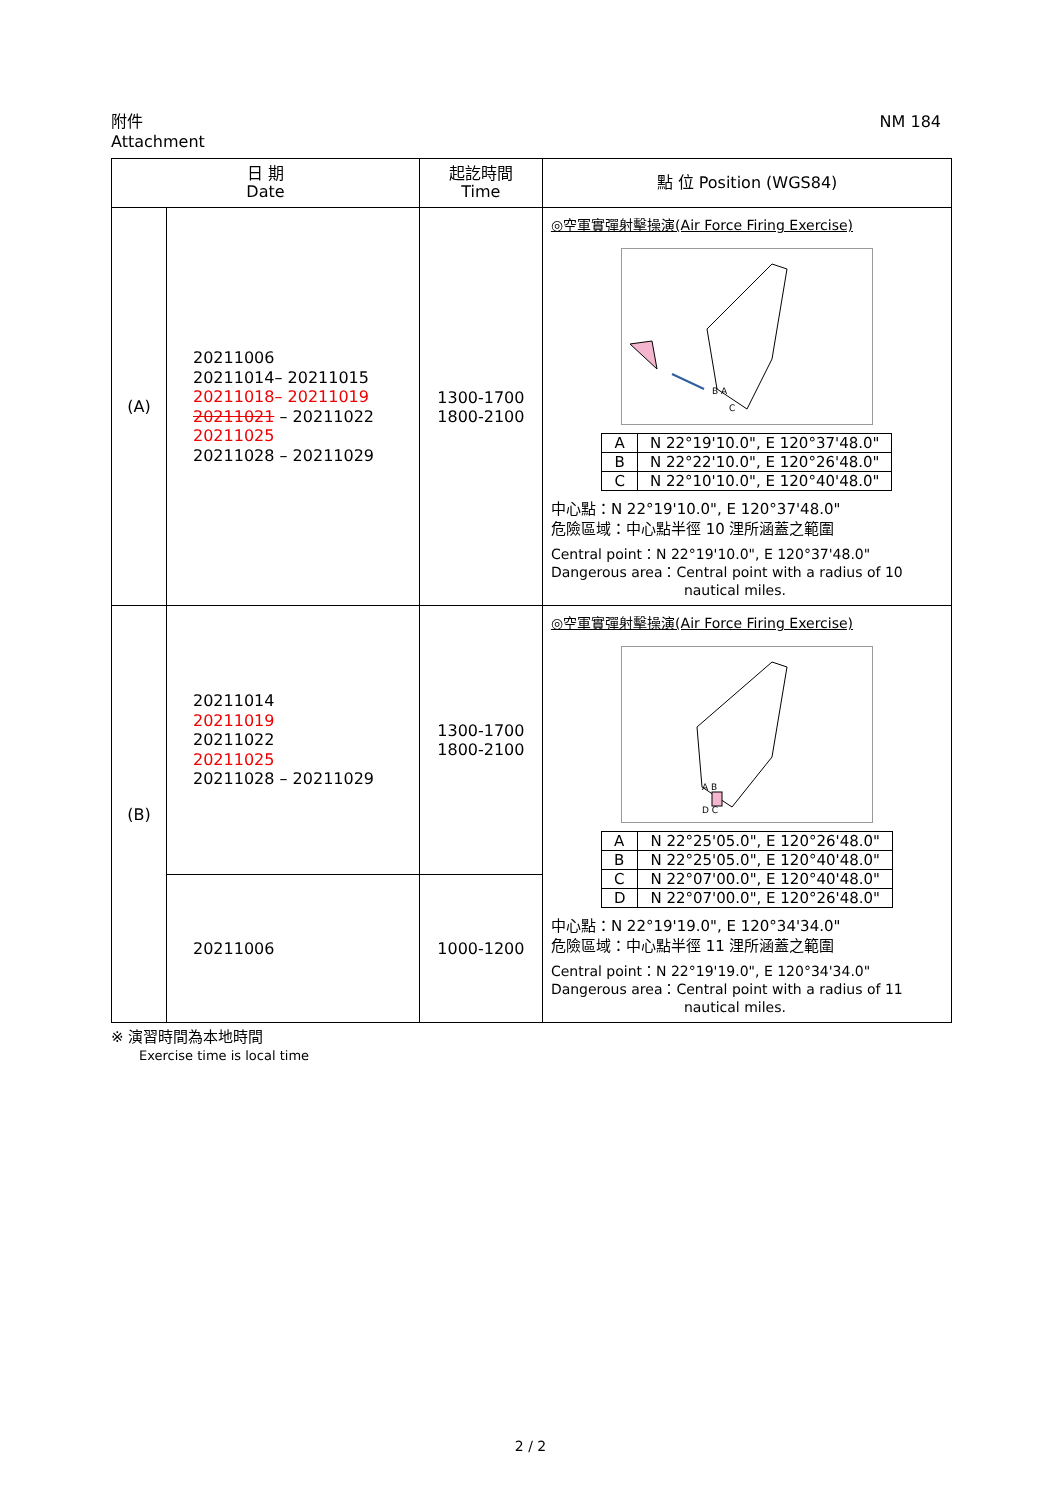附件
Attachment
NM 184
| 日 期 Date | | 起訖時間 Time | 點 位 Position (WGS84) |
| --- | --- | --- | --- |
| (A) | 20211006 20211014– 20211015 20211018– 20211019 20211021 – 20211022 20211025 20211028 – 20211029 | 1300-1700 1800-2100 | ◎空軍實彈射擊操演(Air Force Firing Exercise) B A C / A / N 22°19'10.0", E 120°37'48.0" / / B / N 22°22'10.0", E 120°26'48.0" / / C / N 22°10'10.0", E 120°40'48.0" / 中心點：N 22°19'10.0", E 120°37'48.0" 危險區域：中心點半徑 10 浬所涵蓋之範圍 Central point：N 22°19'10.0", E 120°37'48.0" Dangerous area：Central point with a radius of 10 nautical miles. |
| (B) | 20211014 20211019 20211022 20211025 20211028 – 20211029 | 1300-1700 1800-2100 | ◎空軍實彈射擊操演(Air Force Firing Exercise) A B D C / A / N 22°25'05.0", E 120°26'48.0" / / B / N 22°25'05.0", E 120°40'48.0" / / C / N 22°07'00.0", E 120°40'48.0" / / D / N 22°07'00.0", E 120°26'48.0" / 中心點：N 22°19'19.0", E 120°34'34.0" 危險區域：中心點半徑 11 浬所涵蓋之範圍 Central point：N 22°19'19.0", E 120°34'34.0" Dangerous area：Central point with a radius of 11 nautical miles. |
| | 20211006 | 1000-1200 | |
※ 演習時間為本地時間
Exercise time is local time
2 / 2